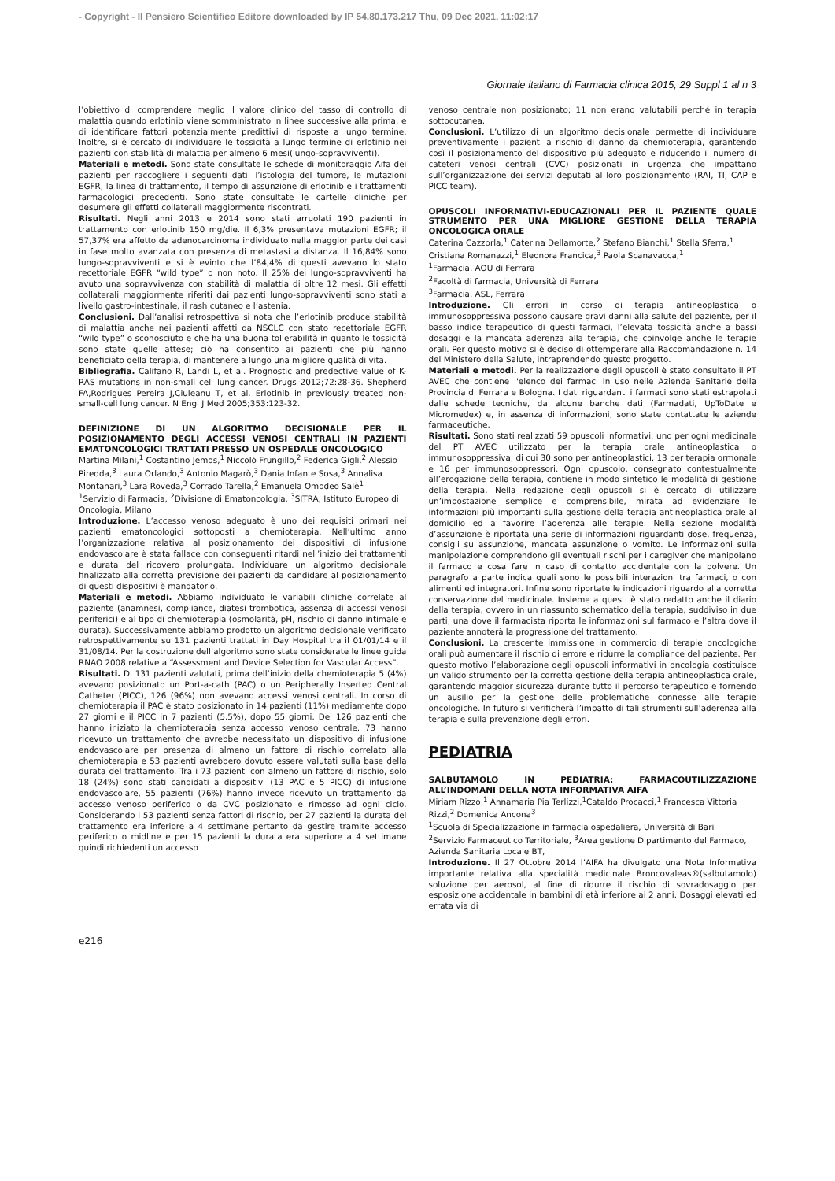- Copyright - Il Pensiero Scientifico Editore downloaded by IP 54.80.173.217 Thu, 09 Dec 2021, 11:02:17
Giornale italiano di Farmacia clinica 2015, 29 Suppl 1 al n 3
l’obiettivo di comprendere meglio il valore clinico del tasso di controllo di malattia quando erlotinib viene somministrato in linee successive alla prima, e di identificare fattori potenzialmente predittivi di risposte a lungo termine. Inoltre, si è cercato di individuare le tossicità a lungo termine di erlotinib nei pazienti con stabilità di malattia per almeno 6 mesi(lungo-sopravviventi).
Materiali e metodi. Sono state consultate le schede di monitoraggio Aifa dei pazienti per raccogliere i seguenti dati: l’istologia del tumore, le mutazioni EGFR, la linea di trattamento, il tempo di assunzione di erlotinib e i trattamenti farmacologici precedenti. Sono state consultate le cartelle cliniche per desumere gli effetti collaterali maggiormente riscontrati.
Risultati. Negli anni 2013 e 2014 sono stati arruolati 190 pazienti in trattamento con erlotinib 150 mg/die. Il 6,3% presentava mutazioni EGFR; il 57,37% era affetto da adenocarcinoma individuato nella maggior parte dei casi in fase molto avanzata con presenza di metastasi a distanza. Il 16,84% sono lungo-sopravviventi e si è evinto che l’84,4% di questi avevano lo stato recettoriale EGFR “wild type” o non noto. Il 25% dei lungo-sopravviventi ha avuto una sopravvivenza con stabilità di malattia di oltre 12 mesi. Gli effetti collaterali maggiormente riferiti dai pazienti lungo-sopravviventi sono stati a livello gastro-intestinale, il rash cutaneo e l’astenia.
Conclusioni. Dall’analisi retrospettiva si nota che l’erlotinib produce stabilità di malattia anche nei pazienti affetti da NSCLC con stato recettoriale EGFR “wild type” o sconosciuto e che ha una buona tollerabilità in quanto le tossicità sono state quelle attese; ciò ha consentito ai pazienti che più hanno beneficiato della terapia, di mantenere a lungo una migliore qualità di vita.
Bibliografia. Califano R, Landi L, et al. Prognostic and predective value of K-RAS mutations in non-small cell lung cancer. Drugs 2012;72:28-36. Shepherd FA,Rodrigues Pereira J,Ciuleanu T, et al. Erlotinib in previously treated non-small-cell lung cancer. N Engl J Med 2005;353:123-32.
DEFINIZIONE DI UN ALGORITMO DECISIONALE PER IL POSIZIONAMENTO DEGLI ACCESSI VENOSI CENTRALI IN PAZIENTI EMATONCOLOGICI TRATTATI PRESSO UN OSPEDALE ONCOLOGICO
Martina Milani,<sup>1</sup> Costantino Jemos,<sup>1</sup> Niccolò Frungillo,<sup>2</sup> Federica Gigli,<sup>2</sup> Alessio Piredda,<sup>3</sup> Laura Orlando,<sup>3</sup> Antonio Magarò,<sup>3</sup> Dania Infante Sosa,<sup>3</sup> Annalisa Montanari,<sup>3</sup> Lara Roveda,<sup>3</sup> Corrado Tarella,<sup>2</sup> Emanuela Omodeo Salè<sup>1</sup>
<sup>1</sup> Servizio di Farmacia, <sup>2</sup>Divisione di Ematoncologia, <sup>3</sup>SITRA, Istituto Europeo di Oncologia, Milano
Introduzione. L’accesso venoso adeguato è uno dei requisiti primari nei pazienti ematoncologici sottoposti a chemioterapia. Nell’ultimo anno l’organizzazione relativa al posizionamento dei dispositivi di infusione endovascolare è stata fallace con conseguenti ritardi nell’inizio dei trattamenti e durata del ricovero prolungata. Individuare un algoritmo decisionale finalizzato alla corretta previsione dei pazienti da candidare al posizionamento di questi dispositivi è mandatorio.
Materiali e metodi. Abbiamo individuato le variabili cliniche correlate al paziente (anamnesi, compliance, diatesi trombotica, assenza di accessi venosi periferici) e al tipo di chemioterapia (osmolarità, pH, rischio di danno intimale e durata). Successivamente abbiamo prodotto un algoritmo decisionale verificato retrospettivamente su 131 pazienti trattati in Day Hospital tra il 01/01/14 e il 31/08/14. Per la costruzione dell’algoritmo sono state considerate le linee guida RNAO 2008 relative a “Assessment and Device Selection for Vascular Access”.
Risultati. Di 131 pazienti valutati, prima dell’inizio della chemioterapia 5 (4%) avevano posizionato un Port-a-cath (PAC) o un Peripherally Inserted Central Catheter (PICC), 126 (96%) non avevano accessi venosi centrali. In corso di chemioterapia il PAC è stato posizionato in 14 pazienti (11%) mediamente dopo 27 giorni e il PICC in 7 pazienti (5.5%), dopo 55 giorni. Dei 126 pazienti che hanno iniziato la chemioterapia senza accesso venoso centrale, 73 hanno ricevuto un trattamento che avrebbe necessitato un dispositivo di infusione endovascolare per presenza di almeno un fattore di rischio correlato alla chemioterapia e 53 pazienti avrebbero dovuto essere valutati sulla base della durata del trattamento. Tra i 73 pazienti con almeno un fattore di rischio, solo 18 (24%) sono stati candidati a dispositivi (13 PAC e 5 PICC) di infusione endovascolare, 55 pazienti (76%) hanno invece ricevuto un trattamento da accesso venoso periferico o da CVC posizionato e rimosso ad ogni ciclo. Considerando i 53 pazienti senza fattori di rischio, per 27 pazienti la durata del trattamento era inferiore a 4 settimane pertanto da gestire tramite accesso periferico o midline e per 15 pazienti la durata era superiore a 4 settimane quindi richiedenti un accesso
venoso centrale non posizionato; 11 non erano valutabili perché in terapia sottocutanea.
Conclusioni. L’utilizzo di un algoritmo decisionale permette di individuare preventivamente i pazienti a rischio di danno da chemioterapia, garantendo così il posizionamento del dispositivo più adeguato e riducendo il numero di cateteri venosi centrali (CVC) posizionati in urgenza che impattano sull’organizzazione dei servizi deputati al loro posizionamento (RAI, TI, CAP e PICC team).
OPUSCOLI INFORMATIVI-EDUCAZIONALI PER IL PAZIENTE QUALE STRUMENTO PER UNA MIGLIORE GESTIONE DELLA TERAPIA ONCOLOGICA ORALE
Caterina Cazzorla,<sup>1</sup> Caterina Dellamorte,<sup>2</sup> Stefano Bianchi,<sup>1</sup> Stella Sferra,<sup>1</sup> Cristiana Romanazzi,<sup>1</sup> Eleonora Francica,<sup>3</sup> Paola Scanavacca,<sup>1</sup>
<sup>1</sup> Farmacia, AOU di Ferrara
<sup>2</sup> Facoltà di farmacia, Università di Ferrara
<sup>3</sup> Farmacia, ASL, Ferrara
Introduzione. Gli errori in corso di terapia antineoplastica o immunosoppressiva possono causare gravi danni alla salute del paziente, per il basso indice terapeutico di questi farmaci, l’elevata tossicità anche a bassi dosaggi e la mancata aderenza alla terapia, che coinvolge anche le terapie orali. Per questo motivo si è deciso di ottemperare alla Raccomandazione n. 14 del Ministero della Salute, intraprendendo questo progetto.
Materiali e metodi. Per la realizzazione degli opuscoli è stato consultato il PT AVEC che contiene l'elenco dei farmaci in uso nelle Azienda Sanitarie della Provincia di Ferrara e Bologna. I dati riguardanti i farmaci sono stati estrapolati dalle schede tecniche, da alcune banche dati (Farmadati, UpToDate e Micromedex) e, in assenza di informazioni, sono state contattate le aziende farmaceutiche.
Risultati. Sono stati realizzati 59 opuscoli informativi, uno per ogni medicinale del PT AVEC utilizzato per la terapia orale antineoplastica o immunosoppressiva, di cui 30 sono per antineoplastici, 13 per terapia ormonale e 16 per immunosoppressori. Ogni opuscolo, consegnato contestualmente all’erogazione della terapia, contiene in modo sintetico le modalità di gestione della terapia. Nella redazione degli opuscoli si è cercato di utilizzare un’impostazione semplice e comprensibile, mirata ad evidenziare le informazioni più importanti sulla gestione della terapia antineoplastica orale al domicilio ed a favorire l’aderenza alle terapie. Nella sezione modalità d’assunzione è riportata una serie di informazioni riguardanti dose, frequenza, consigli su assunzione, mancata assunzione o vomito. Le informazioni sulla manipolazione comprendono gli eventuali rischi per i caregiver che manipolano il farmaco e cosa fare in caso di contatto accidentale con la polvere. Un paragrafo a parte indica quali sono le possibili interazioni tra farmaci, o con alimenti ed integratori. Infine sono riportate le indicazioni riguardo alla corretta conservazione del medicinale. Insieme a questi è stato redatto anche il diario della terapia, ovvero in un riassunto schematico della terapia, suddiviso in due parti, una dove il farmacista riporta le informazioni sul farmaco e l’altra dove il paziente annoterà la progressione del trattamento.
Conclusioni. La crescente immissione in commercio di terapie oncologiche orali può aumentare il rischio di errore e ridurre la compliance del paziente. Per questo motivo l’elaborazione degli opuscoli informativi in oncologia costituisce un valido strumento per la corretta gestione della terapia antineoplastica orale, garantendo maggior sicurezza durante tutto il percorso terapeutico e fornendo un ausilio per la gestione delle problematiche connesse alle terapie oncologiche. In futuro si verificherà l’impatto di tali strumenti sull’aderenza alla terapia e sulla prevenzione degli errori.
PEDIATRIA
SALBUTAMOLO IN PEDIATRIA: FARMACOUTILIZZAZIONE ALL’INDOMANI DELLA NOTA INFORMATIVA AIFA
Miriam Rizzo,<sup>1</sup> Annamaria Pia Terlizzi,<sup>1</sup>Cataldo Procacci,<sup>1</sup> Francesca Vittoria Rizzi,<sup>2</sup> Domenica Ancona<sup>3</sup>
<sup>1</sup> Scuola di Specializzazione in farmacia ospedaliera, Università di Bari
<sup>2</sup> Servizio Farmaceutico Territoriale, <sup>3</sup>Area gestione Dipartimento del Farmaco, Azienda Sanitaria Locale BT,
Introduzione. Il 27 Ottobre 2014 l’AIFA ha divulgato una Nota Informativa importante relativa alla specialità medicinale Broncovaleas®(salbutamolo) soluzione per aerosol, al fine di ridurre il rischio di sovradosaggio per esposizione accidentale in bambini di età inferiore ai 2 anni. Dosaggi elevati ed errata via di
e216